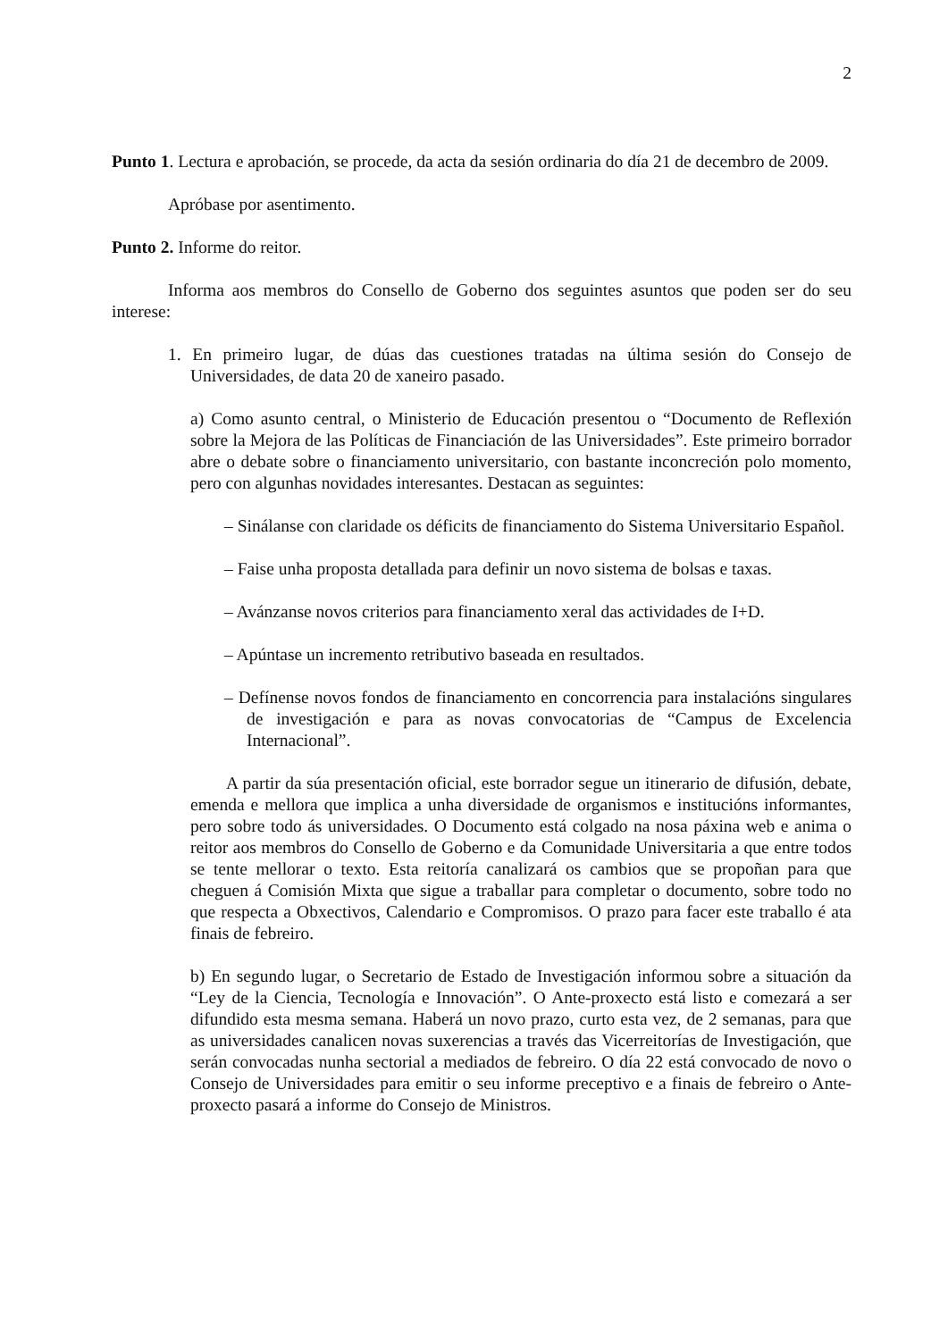2
Punto 1. Lectura e aprobación, se procede, da acta da sesión ordinaria do día 21 de decembro de 2009.
Apróbase por asentimento.
Punto 2. Informe do reitor.
Informa aos membros do Consello de Goberno dos seguintes asuntos que poden ser do seu interese:
1. En primeiro lugar, de dúas das cuestiones tratadas na última sesión do Consejo de Universidades, de data 20 de xaneiro pasado.
a) Como asunto central, o Ministerio de Educación presentou o “Documento de Reflexión sobre la Mejora de las Políticas de Financiación de las Universidades”. Este primeiro borrador abre o debate sobre o financiamento universitario, con bastante inconcreción polo momento, pero con algunhas novidades interesantes. Destacan as seguintes:
– Sinálanse con claridade os déficits de financiamento do Sistema Universitario Español.
– Faise unha proposta detallada para definir un novo sistema de bolsas e taxas.
– Avánzanse novos criterios para financiamento xeral das actividades de I+D.
– Apúntase un incremento retributivo baseada en resultados.
– Defínense novos fondos de financiamento en concorrencia para instalacións singulares de investigación e para as novas convocatorias de “Campus de Excelencia Internacional”.
A partir da súa presentación oficial, este borrador segue un itinerario de difusión, debate, emenda e mellora que implica a unha diversidade de organismos e institucións informantes, pero sobre todo ás universidades. O Documento está colgado na nosa páxina web e anima o reitor aos membros do Consello de Goberno e da Comunidade Universitaria a que entre todos se tente mellorar o texto. Esta reitoría canalizará os cambios que se propoñan para que cheguen á Comisión Mixta que sigue a traballar para completar o documento, sobre todo no que respecta a Obxectivos, Calendario e Compromisos. O prazo para facer este traballo é ata finais de febreiro.
b) En segundo lugar, o Secretario de Estado de Investigación informou sobre a situación da “Ley de la Ciencia, Tecnología e Innovación”. O Ante-proxecto está listo e comezará a ser difundido esta mesma semana. Haberá un novo prazo, curto esta vez, de 2 semanas, para que as universidades canalicen novas suxerencias a través das Vicerreitorías de Investigación, que serán convocadas nunha sectorial a mediados de febreiro. O día 22 está convocado de novo o Consejo de Universidades para emitir o seu informe preceptivo e a finais de febreiro o Ante-proxecto pasará a informe do Consejo de Ministros.